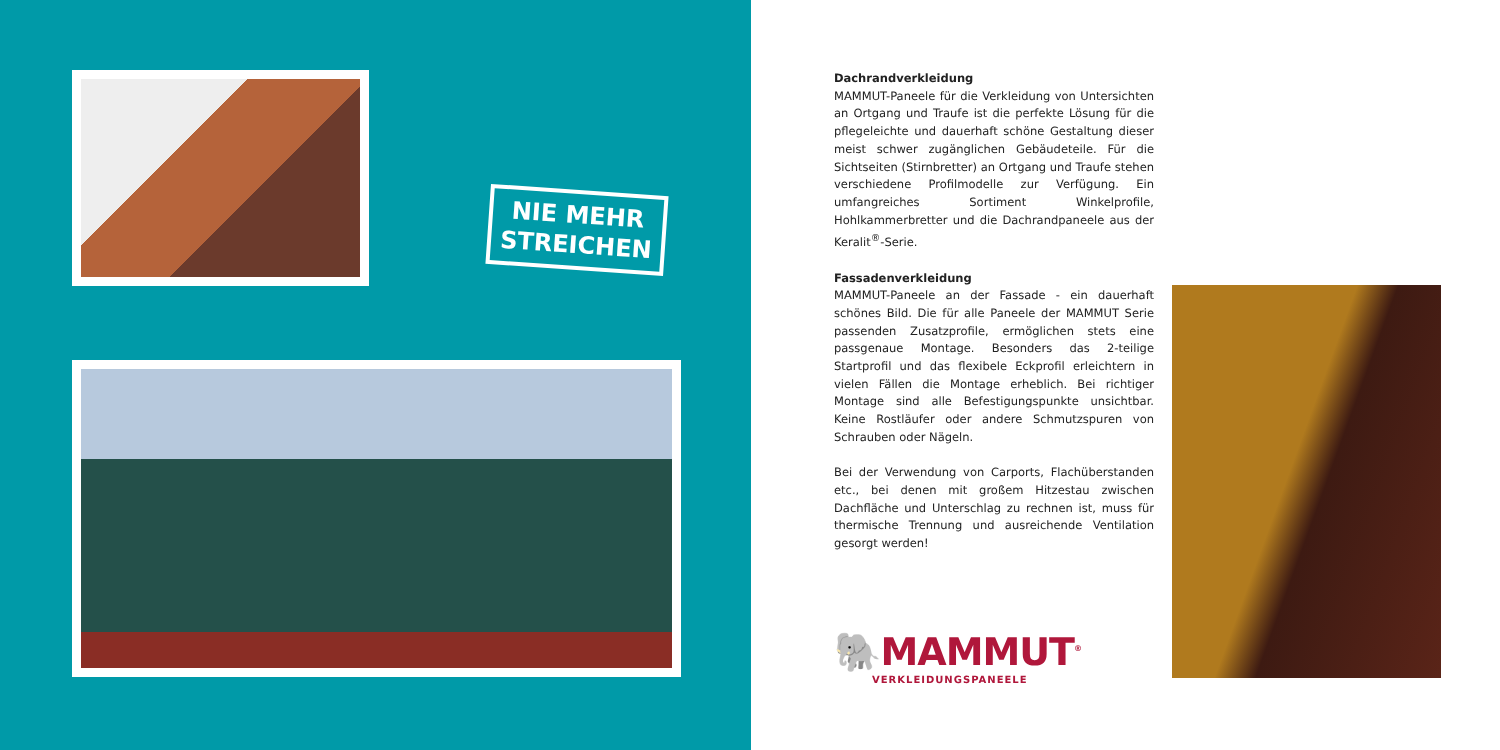NIE MEHR
STREICHEN
Dachrandverkleidung
MAMMUT-Paneele für die Verkleidung von Untersichten an Ortgang und Traufe ist die perfekte Lösung für die pflegeleichte und dauerhaft schöne Gestaltung dieser meist schwer zugänglichen Gebäudeteile. Für die Sichtseiten (Stirnbretter) an Ortgang und Traufe stehen verschiedene Profilmodelle zur Verfügung. Ein umfangreiches Sortiment Winkelprofile, Hohlkammerbretter und die Dachrandpaneele aus der Keralit<sup>®</sup>-Serie.
Fassadenverkleidung
MAMMUT-Paneele an der Fassade - ein dauerhaft schönes Bild. Die für alle Paneele der MAMMUT Serie passenden Zusatzprofile, ermöglichen stets eine passgenaue Montage. Besonders das 2-teilige Startprofil und das flexibele Eckprofil erleichtern in vielen Fällen die Montage erheblich. Bei richtiger Montage sind alle Befestigungspunkte unsichtbar. Keine Rostläufer oder andere Schmutzspuren von Schrauben oder Nägeln.
Bei der Verwendung von Carports, Flachüberstanden etc., bei denen mit großem Hitzestau zwischen Dachfläche und Unterschlag zu rechnen ist, muss für thermische Trennung und ausreichende Ventilation gesorgt werden!
🐘MAMMUT<sup>®</sup>
VERKLEIDUNGSPANEELE